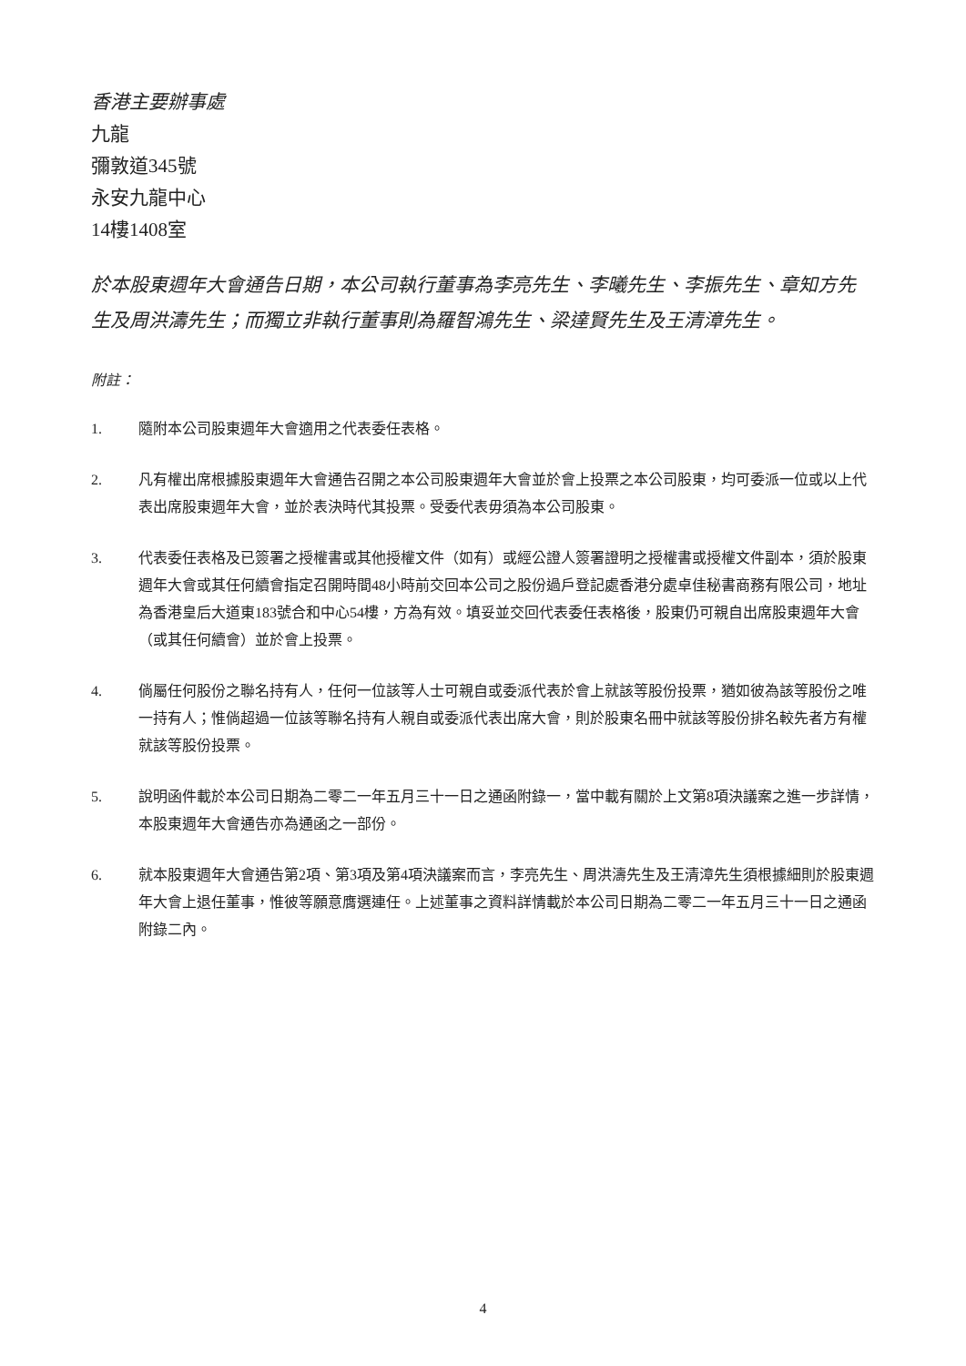香港主要辦事處
九龍
彌敦道345號
永安九龍中心
14樓1408室
於本股東週年大會通告日期，本公司執行董事為李亮先生、李曦先生、李振先生、章知方先生及周洪濤先生；而獨立非執行董事則為羅智鴻先生、梁達賢先生及王清漳先生。
附註：
1. 隨附本公司股東週年大會適用之代表委任表格。
2. 凡有權出席根據股東週年大會通告召開之本公司股東週年大會並於會上投票之本公司股東，均可委派一位或以上代表出席股東週年大會，並於表決時代其投票。受委代表毋須為本公司股東。
3. 代表委任表格及已簽署之授權書或其他授權文件（如有）或經公證人簽署證明之授權書或授權文件副本，須於股東週年大會或其任何續會指定召開時間48小時前交回本公司之股份過戶登記處香港分處卓佳秘書商務有限公司，地址為香港皇后大道東183號合和中心54樓，方為有效。填妥並交回代表委任表格後，股東仍可親自出席股東週年大會（或其任何續會）並於會上投票。
4. 倘屬任何股份之聯名持有人，任何一位該等人士可親自或委派代表於會上就該等股份投票，猶如彼為該等股份之唯一持有人；惟倘超過一位該等聯名持有人親自或委派代表出席大會，則於股東名冊中就該等股份排名較先者方有權就該等股份投票。
5. 說明函件載於本公司日期為二零二一年五月三十一日之通函附錄一，當中載有關於上文第8項決議案之進一步詳情，本股東週年大會通告亦為通函之一部份。
6. 就本股東週年大會通告第2項、第3項及第4項決議案而言，李亮先生、周洪濤先生及王清漳先生須根據細則於股東週年大會上退任董事，惟彼等願意膺選連任。上述董事之資料詳情載於本公司日期為二零二一年五月三十一日之通函附錄二內。
4